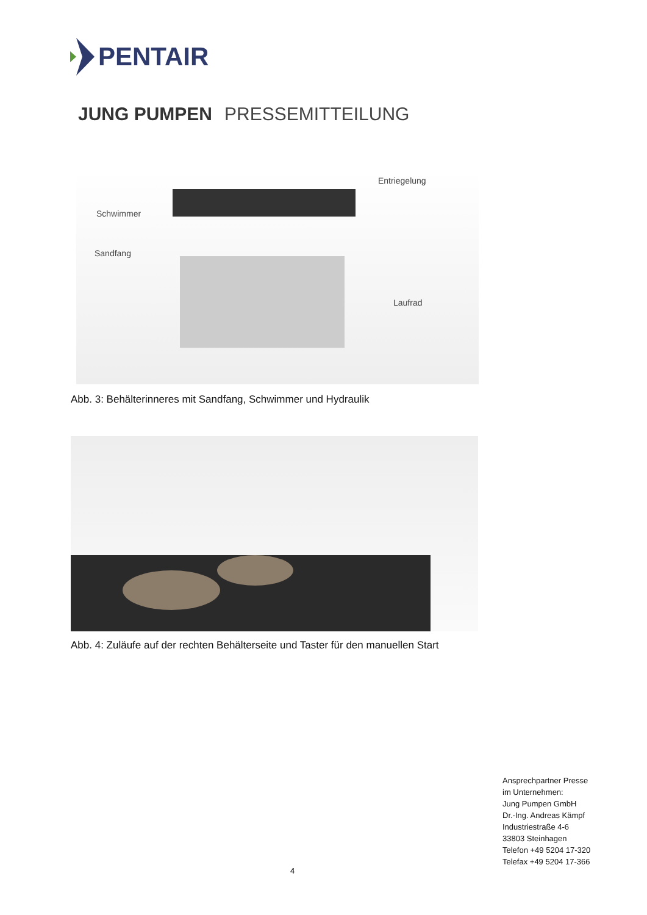PENTAIR
JUNG PUMPEN PRESSEMITTEILUNG
Schwimmer
Entriegelung
Sandfang
Laufrad
Abb. 3: Behälterinneres mit Sandfang, Schwimmer und Hydraulik
Abb. 4: Zuläufe auf der rechten Behälterseite und Taster für den manuellen Start
Ansprechpartner Presse
im Unternehmen:
Jung Pumpen GmbH
Dr.-Ing. Andreas Kämpf
Industriestraße 4-6
33803 Steinhagen
Telefon +49 5204 17-320
Telefax +49 5204 17-366
4